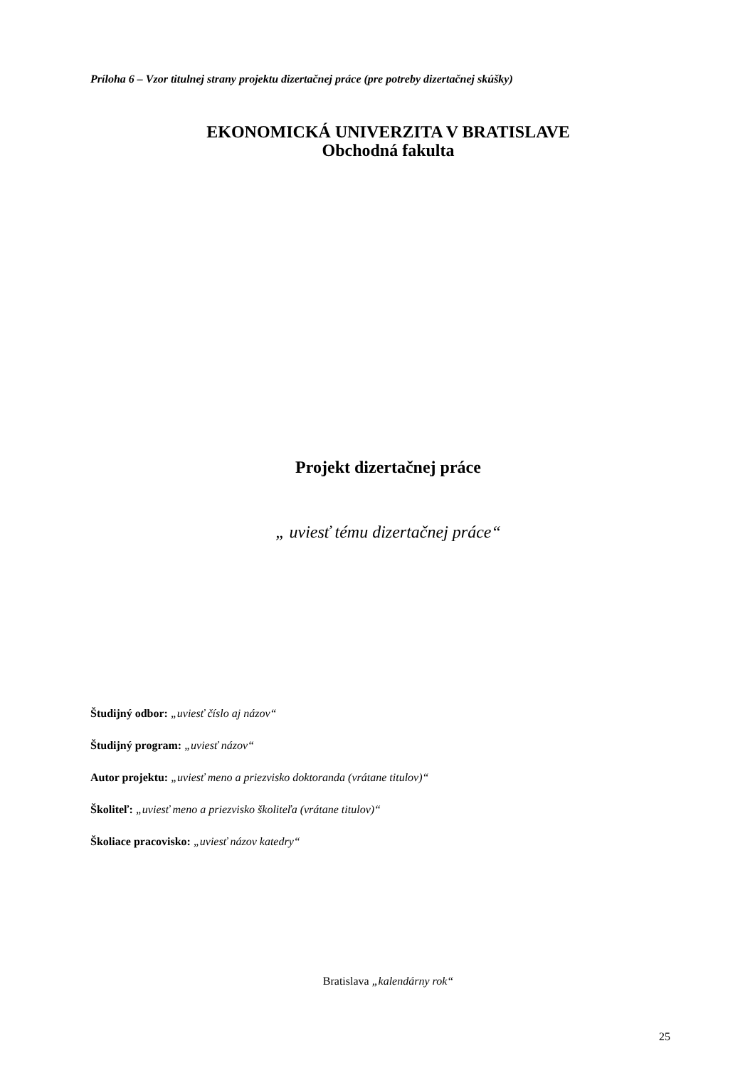Príloha 6 – Vzor titulnej strany projektu dizertačnej práce (pre potreby dizertačnej skúšky)
EKONOMICKÁ UNIVERZITA V BRATISLAVE
Obchodná fakulta
Projekt dizertačnej práce
„ uviesť tému dizertačnej práce“
Študijný odbor: „uviesť číslo aj názov“
Študijný program: „uviesť názov“
Autor projektu: „uviesť meno a priezvisko doktoranda (vrátane titulov)“
Školiteľ: „uviesť meno a priezvisko školiteľa (vrátane titulov)“
Školiace pracovisko: „uviesť názov katedry“
Bratislava „kalendárny rok“
25